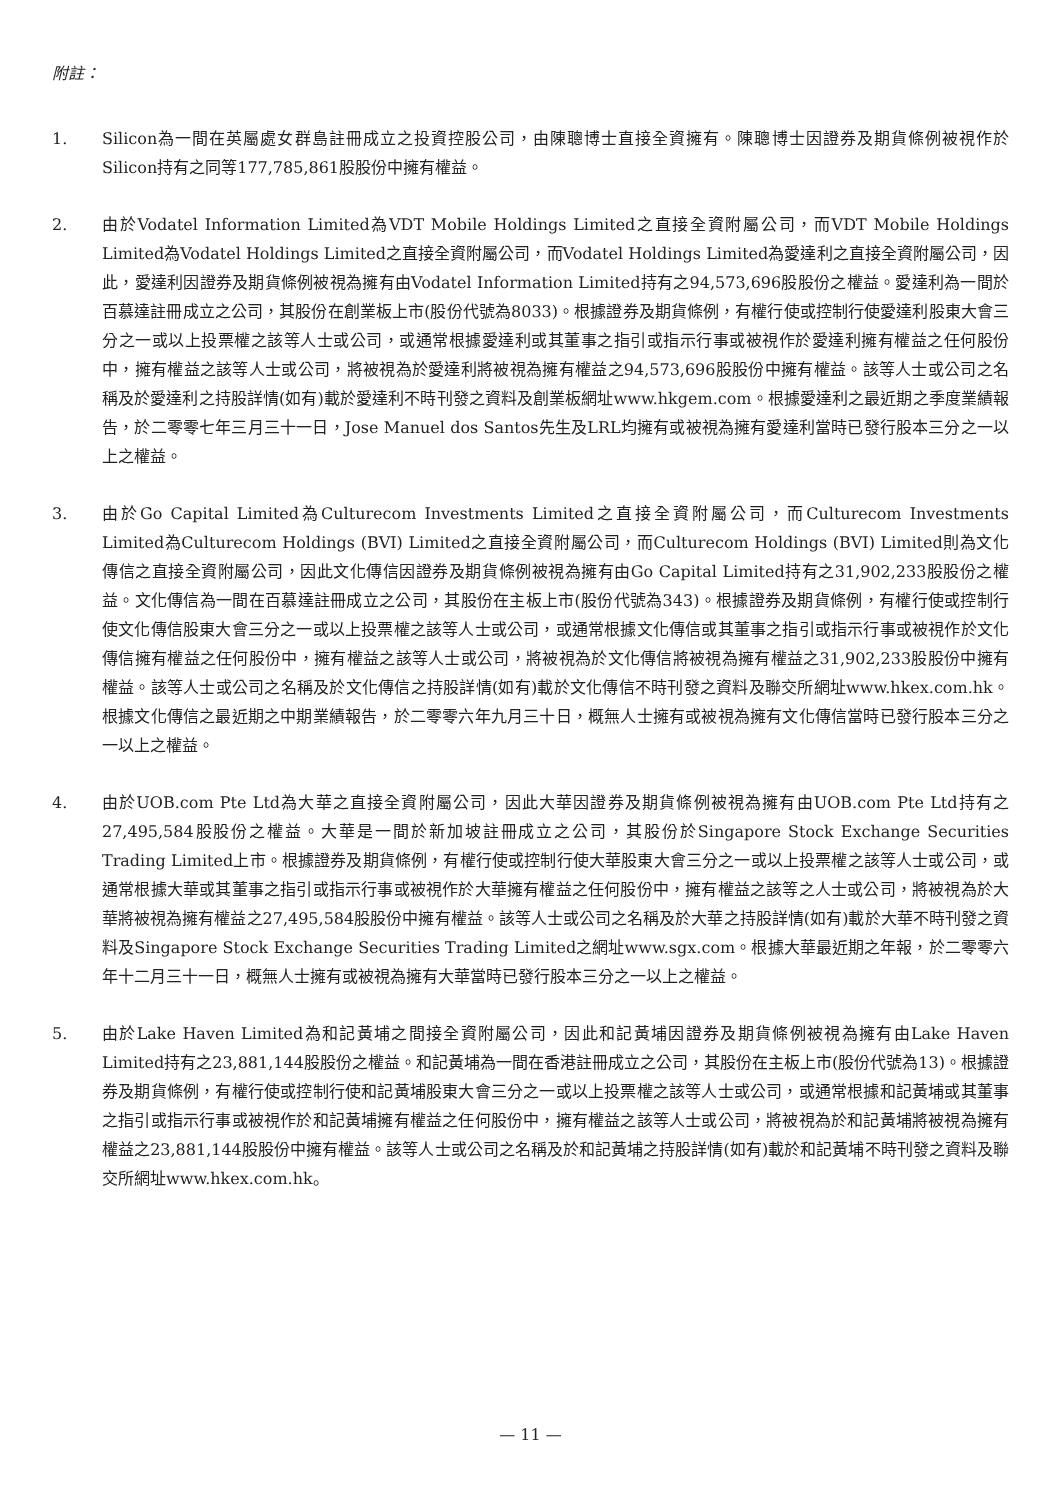附註：
1. Silicon為一間在英屬處女群島註冊成立之投資控股公司，由陳聰博士直接全資擁有。陳聰博士因證券及期貨條例被視作於Silicon持有之同等177,785,861股股份中擁有權益。
2. 由於Vodatel Information Limited為VDT Mobile Holdings Limited之直接全資附屬公司，而VDT Mobile Holdings Limited為Vodatel Holdings Limited之直接全資附屬公司，而Vodatel Holdings Limited為愛達利之直接全資附屬公司，因此，愛達利因證券及期貨條例被視為擁有由Vodatel Information Limited持有之94,573,696股股份之權益。愛達利為一間於百慕達註冊成立之公司，其股份在創業板上市(股份代號為8033)。根據證券及期貨條例，有權行使或控制行使愛達利股東大會三分之一或以上投票權之該等人士或公司，或通常根據愛達利或其董事之指引或指示行事或被視作於愛達利擁有權益之任何股份中，擁有權益之該等人士或公司，將被視為於愛達利將被視為擁有權益之94,573,696股股份中擁有權益。該等人士或公司之名稱及於愛達利之持股詳情(如有)載於愛達利不時刊發之資料及創業板網址www.hkgem.com。根據愛達利之最近期之季度業績報告，於二零零七年三月三十一日，Jose Manuel dos Santos先生及LRL均擁有或被視為擁有愛達利當時已發行股本三分之一以上之權益。
3. 由於Go Capital Limited為Culturecom Investments Limited之直接全資附屬公司，而Culturecom Investments Limited為Culturecom Holdings (BVI) Limited之直接全資附屬公司，而Culturecom Holdings (BVI) Limited則為文化傳信之直接全資附屬公司，因此文化傳信因證券及期貨條例被視為擁有由Go Capital Limited持有之31,902,233股股份之權益。文化傳信為一間在百慕達註冊成立之公司，其股份在主板上市(股份代號為343)。根據證券及期貨條例，有權行使或控制行使文化傳信股東大會三分之一或以上投票權之該等人士或公司，或通常根據文化傳信或其董事之指引或指示行事或被視作於文化傳信擁有權益之任何股份中，擁有權益之該等人士或公司，將被視為於文化傳信將被視為擁有權益之31,902,233股股份中擁有權益。該等人士或公司之名稱及於文化傳信之持股詳情(如有)載於文化傳信不時刊發之資料及聯交所網址www.hkex.com.hk。根據文化傳信之最近期之中期業績報告，於二零零六年九月三十日，概無人士擁有或被視為擁有文化傳信當時已發行股本三分之一以上之權益。
4. 由於UOB.com Pte Ltd為大華之直接全資附屬公司，因此大華因證券及期貨條例被視為擁有由UOB.com Pte Ltd持有之27,495,584股股份之權益。大華是一間於新加坡註冊成立之公司，其股份於Singapore Stock Exchange Securities Trading Limited上市。根據證券及期貨條例，有權行使或控制行使大華股東大會三分之一或以上投票權之該等人士或公司，或通常根據大華或其董事之指引或指示行事或被視作於大華擁有權益之任何股份中，擁有權益之該等之人士或公司，將被視為於大華將被視為擁有權益之27,495,584股股份中擁有權益。該等人士或公司之名稱及於大華之持股詳情(如有)載於大華不時刊發之資料及Singapore Stock Exchange Securities Trading Limited之網址www.sgx.com。根據大華最近期之年報，於二零零六年十二月三十一日，概無人士擁有或被視為擁有大華當時已發行股本三分之一以上之權益。
5. 由於Lake Haven Limited為和記黃埔之間接全資附屬公司，因此和記黃埔因證券及期貨條例被視為擁有由Lake Haven Limited持有之23,881,144股股份之權益。和記黃埔為一間在香港註冊成立之公司，其股份在主板上市(股份代號為13)。根據證券及期貨條例，有權行使或控制行使和記黃埔股東大會三分之一或以上投票權之該等人士或公司，或通常根據和記黃埔或其董事之指引或指示行事或被視作於和記黃埔擁有權益之任何股份中，擁有權益之該等人士或公司，將被視為於和記黃埔將被視為擁有權益之23,881,144股股份中擁有權益。該等人士或公司之名稱及於和記黃埔之持股詳情(如有)載於和記黃埔不時刊發之資料及聯交所網址www.hkex.com.hk。
— 11 —